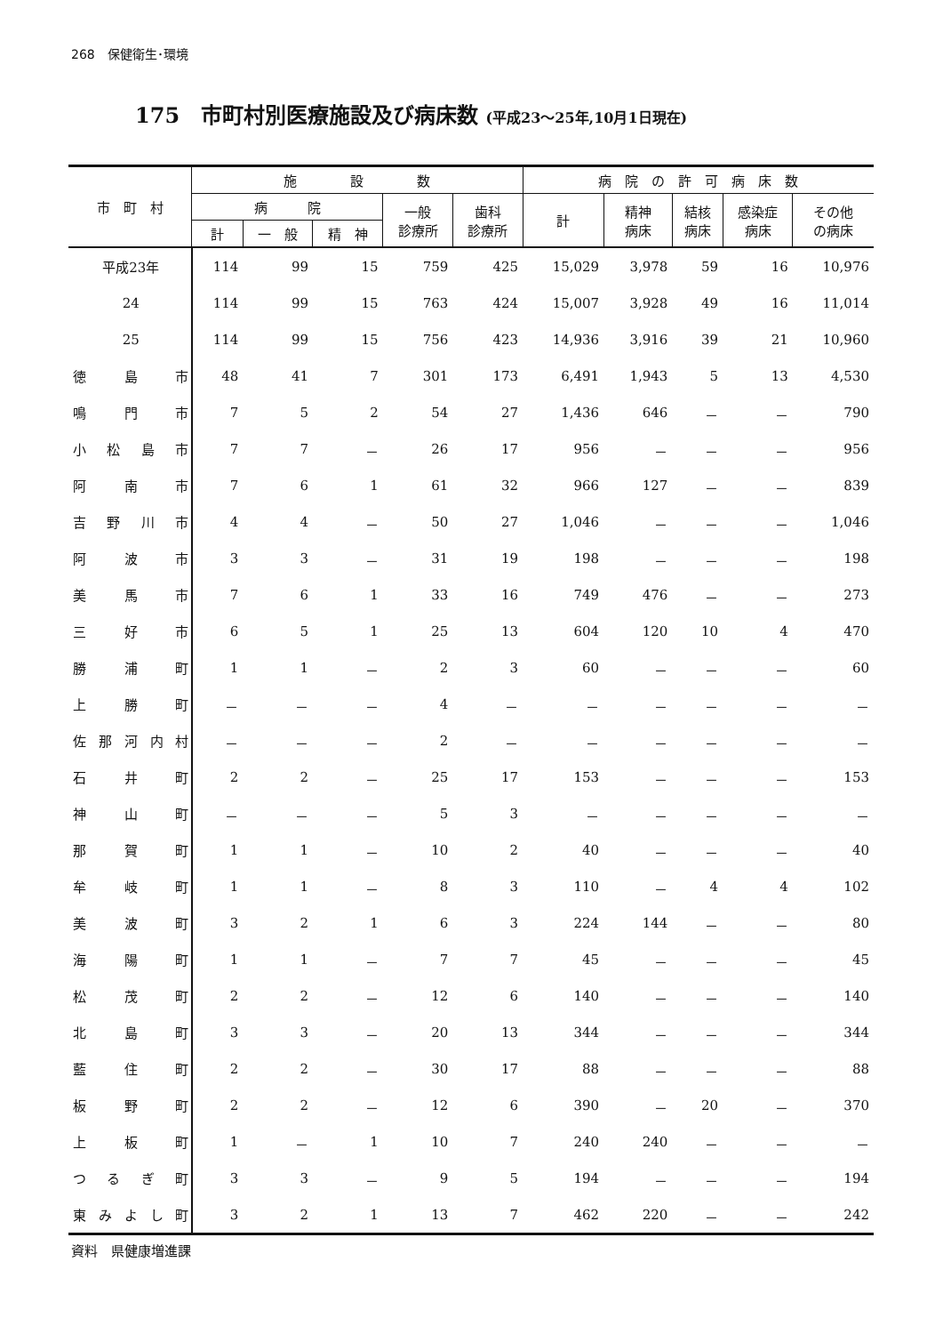268　保健衛生･環境
175　市町村別医療施設及び病床数 (平成23～25年,10月1日現在)
| 市 町 村 | 施 設 数 | | | | | 病 院 の 許 可 病 床 数 | | | | |
| --- | --- | --- | --- | --- | --- | --- | --- | --- | --- | --- |
| | 病 院 | | | 一般 診療所 | 歯科 診療所 | 計 | 精神 病床 | 結核 病床 | 感染症 病床 | その他 の病床 |
| | 計 | 一 般 | 精 神 | | | | | | | |
| 平成23年 | 114 | 99 | 15 | 759 | 425 | 15,029 | 3,978 | 59 | 16 | 10,976 |
| 24 | 114 | 99 | 15 | 763 | 424 | 15,007 | 3,928 | 49 | 16 | 11,014 |
| 25 | 114 | 99 | 15 | 756 | 423 | 14,936 | 3,916 | 39 | 21 | 10,960 |
| 徳 島 市 | 48 | 41 | 7 | 301 | 173 | 6,491 | 1,943 | 5 | 13 | 4,530 |
| 鳴 門 市 | 7 | 5 | 2 | 54 | 27 | 1,436 | 646 | － | － | 790 |
| 小 松 島 市 | 7 | 7 | － | 26 | 17 | 956 | － | － | － | 956 |
| 阿 南 市 | 7 | 6 | 1 | 61 | 32 | 966 | 127 | － | － | 839 |
| 吉 野 川 市 | 4 | 4 | － | 50 | 27 | 1,046 | － | － | － | 1,046 |
| 阿 波 市 | 3 | 3 | － | 31 | 19 | 198 | － | － | － | 198 |
| 美 馬 市 | 7 | 6 | 1 | 33 | 16 | 749 | 476 | － | － | 273 |
| 三 好 市 | 6 | 5 | 1 | 25 | 13 | 604 | 120 | 10 | 4 | 470 |
| 勝 浦 町 | 1 | 1 | － | 2 | 3 | 60 | － | － | － | 60 |
| 上 勝 町 | － | － | － | 4 | － | － | － | － | － | － |
| 佐 那 河 内 村 | － | － | － | 2 | － | － | － | － | － | － |
| 石 井 町 | 2 | 2 | － | 25 | 17 | 153 | － | － | － | 153 |
| 神 山 町 | － | － | － | 5 | 3 | － | － | － | － | － |
| 那 賀 町 | 1 | 1 | － | 10 | 2 | 40 | － | － | － | 40 |
| 牟 岐 町 | 1 | 1 | － | 8 | 3 | 110 | － | 4 | 4 | 102 |
| 美 波 町 | 3 | 2 | 1 | 6 | 3 | 224 | 144 | － | － | 80 |
| 海 陽 町 | 1 | 1 | － | 7 | 7 | 45 | － | － | － | 45 |
| 松 茂 町 | 2 | 2 | － | 12 | 6 | 140 | － | － | － | 140 |
| 北 島 町 | 3 | 3 | － | 20 | 13 | 344 | － | － | － | 344 |
| 藍 住 町 | 2 | 2 | － | 30 | 17 | 88 | － | － | － | 88 |
| 板 野 町 | 2 | 2 | － | 12 | 6 | 390 | － | 20 | － | 370 |
| 上 板 町 | 1 | － | 1 | 10 | 7 | 240 | 240 | － | － | － |
| つ る ぎ 町 | 3 | 3 | － | 9 | 5 | 194 | － | － | － | 194 |
| 東 み よ し 町 | 3 | 2 | 1 | 13 | 7 | 462 | 220 | － | － | 242 |
資料　県健康増進課